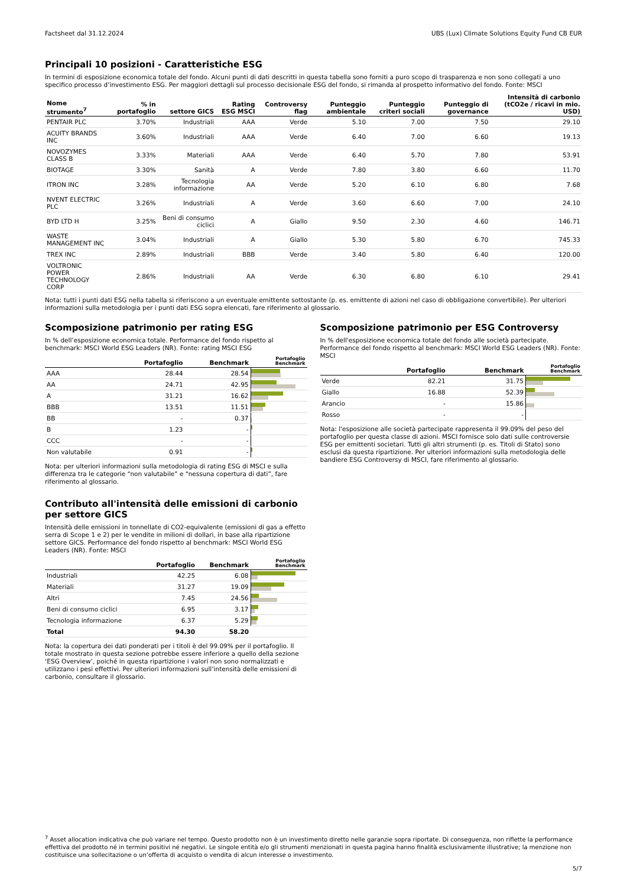Factsheet dal 31.12.2024 UBS (Lux) Climate Solutions Equity Fund CB EUR
Principali 10 posizioni - Caratteristiche ESG
In termini di esposizione economica totale del fondo. Alcuni punti di dati descritti in questa tabella sono forniti a puro scopo di trasparenza e non sono collegati a uno specifico processo d’investimento ESG. Per maggiori dettagli sul processo decisionale ESG del fondo, si rimanda al prospetto informativo del fondo. Fonte: MSCI
| Nome strumento<sup>7</sup> | % in portafoglio | settore GICS | Rating ESG MSCI | Controversy flag | Punteggio ambientale | Punteggio criteri sociali | Punteggio di governance | Intensità di carbonio (tCO2e / ricavi in mio. USD) |
| --- | --- | --- | --- | --- | --- | --- | --- | --- |
| PENTAIR PLC | 3.70% | Industriali | AAA | Verde | 5.10 | 7.00 | 7.50 | 29.10 |
| ACUITY BRANDS INC | 3.60% | Industriali | AAA | Verde | 6.40 | 7.00 | 6.60 | 19.13 |
| NOVOZYMES CLASS B | 3.33% | Materiali | AAA | Verde | 6.40 | 5.70 | 7.80 | 53.91 |
| BIOTAGE | 3.30% | Sanità | A | Verde | 7.80 | 3.80 | 6.60 | 11.70 |
| ITRON INC | 3.28% | Tecnologia informazione | AA | Verde | 5.20 | 6.10 | 6.80 | 7.68 |
| NVENT ELECTRIC PLC | 3.26% | Industriali | A | Verde | 3.60 | 6.60 | 7.00 | 24.10 |
| BYD LTD H | 3.25% | Beni di consumo ciclici | A | Giallo | 9.50 | 2.30 | 4.60 | 146.71 |
| WASTE MANAGEMENT INC | 3.04% | Industriali | A | Giallo | 5.30 | 5.80 | 6.70 | 745.33 |
| TREX INC | 2.89% | Industriali | BBB | Verde | 3.40 | 5.80 | 6.40 | 120.00 |
| VOLTRONIC POWER TECHNOLOGY CORP | 2.86% | Industriali | AA | Verde | 6.30 | 6.80 | 6.10 | 29.41 |
Nota: tutti i punti dati ESG nella tabella si riferiscono a un eventuale emittente sottostante (p. es. emittente di azioni nel caso di obbligazione convertibile). Per ulteriori informazioni sulla metodologia per i punti dati ESG sopra elencati, fare riferimento al glossario.
Scomposizione patrimonio per rating ESG
In % dell’esposizione economica totale. Performance del fondo rispetto al benchmark: MSCI World ESG Leaders (NR). Fonte: rating MSCI ESG
| | Portafoglio | Benchmark | Portafoglio Benchmark |
| --- | --- | --- | --- |
| AAA | 28.44 | 28.54 | |
| AA | 24.71 | 42.95 | |
| A | 31.21 | 16.62 | |
| BBB | 13.51 | 11.51 | |
| BB | - | 0.37 | |
| B | 1.23 | - | |
| CCC | - | - | |
| Non valutabile | 0.91 | - | |
Nota: per ulteriori informazioni sulla metodologia di rating ESG di MSCI e sulla differenza tra le categorie “non valutabile” e “nessuna copertura di dati”, fare riferimento al glossario.
Contributo all'intensità delle emissioni di carbonio per settore GICS
Intensità delle emissioni in tonnellate di CO2-equivalente (emissioni di gas a effetto serra di Scope 1 e 2) per le vendite in milioni di dollari, in base alla ripartizione settore GICS. Performance del fondo rispetto al benchmark: MSCI World ESG Leaders (NR). Fonte: MSCI
| | Portafoglio | Benchmark | Portafoglio Benchmark |
| --- | --- | --- | --- |
| Industriali | 42.25 | 6.08 | |
| Materiali | 31.27 | 19.09 | |
| Altri | 7.45 | 24.56 | |
| Beni di consumo ciclici | 6.95 | 3.17 | |
| Tecnologia informazione | 6.37 | 5.29 | |
| Total | 94.30 | 58.20 | |
Nota: la copertura dei dati ponderati per i titoli è del 99.09% per il portafoglio. Il totale mostrato in questa sezione potrebbe essere inferiore a quello della sezione ‘ESG Overview’, poiché in questa ripartizione i valori non sono normalizzati e utilizzano i pesi effettivi. Per ulteriori informazioni sull’intensità delle emissioni di carbonio, consultare il glossario.
Scomposizione patrimonio per ESG Controversy
In % dell'esposizione economica totale del fondo alle società partecipate. Performance del fondo rispetto al benchmark: MSCI World ESG Leaders (NR). Fonte: MSCI
| | Portafoglio | Benchmark | Portafoglio Benchmark |
| --- | --- | --- | --- |
| Verde | 82.21 | 31.75 | |
| Giallo | 16.88 | 52.39 | |
| Arancio | - | 15.86 | |
| Rosso | - | - | |
Nota: l'esposizione alle società partecipate rappresenta il 99.09% del peso del portafoglio per questa classe di azioni. MSCI fornisce solo dati sulle controversie ESG per emittenti societari. Tutti gli altri strumenti (p. es. Titoli di Stato) sono esclusi da questa ripartizione. Per ulteriori informazioni sulla metodologia delle bandiere ESG Controversy di MSCI, fare riferimento al glossario.
<sup>7</sup> Asset allocation indicativa che può variare nel tempo. Questo prodotto non è un investimento diretto nelle garanzie sopra riportate. Di conseguenza, non riflette la performance effettiva del prodotto né in termini positivi né negativi. Le singole entità e/o gli strumenti menzionati in questa pagina hanno finalità esclusivamente illustrative; la menzione non costituisce una sollecitazione o un’offerta di acquisto o vendita di alcun interesse o investimento.
5/7